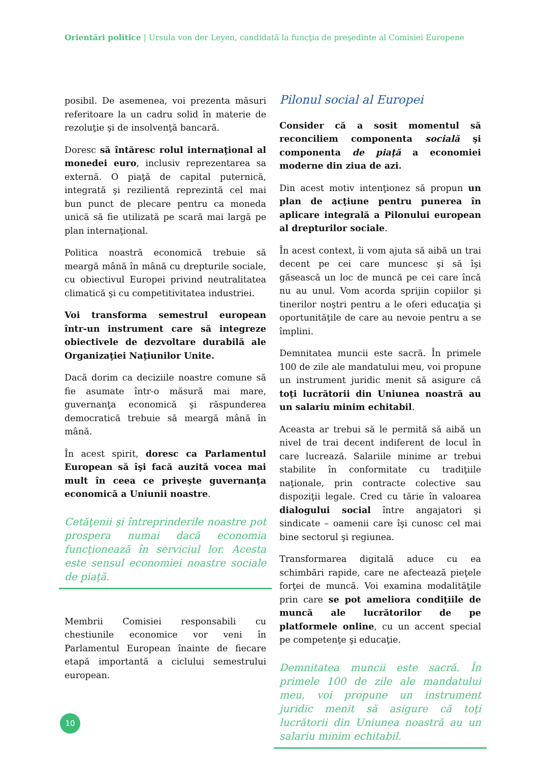Orientări politice | Ursula von der Leyen, candidată la funcţia de preşedinte al Comisiei Europene
posibil. De asemenea, voi prezenta măsuri referitoare la un cadru solid în materie de rezoluţie şi de insolvenţă bancară.
Doresc să întăresc rolul internaţional al monedei euro, inclusiv reprezentarea sa externă. O piaţă de capital puternică, integrată şi rezilientă reprezintă cel mai bun punct de plecare pentru ca moneda unică să fie utilizată pe scară mai largă pe plan internaţional.
Politica noastră economică trebuie să meargă mână în mână cu drepturile sociale, cu obiectivul Europei privind neutralitatea climatică şi cu competitivitatea industriei.
Voi transforma semestrul european într-un instrument care să integreze obiectivele de dezvoltare durabilă ale Organizaţiei Naţiunilor Unite.
Dacă dorim ca deciziile noastre comune să fie asumate într-o măsură mai mare, guvernanţa economică şi răspunderea democratică trebuie să meargă mână în mână.
În acest spirit, doresc ca Parlamentul European să îşi facă auzită vocea mai mult în ceea ce priveşte guvernanţa economică a Uniunii noastre.
Cetăţenii şi întreprinderile noastre pot prospera numai dacă economia funcţionează în serviciul lor. Acesta este sensul economiei noastre sociale de piaţă.
Membrii Comisiei responsabili cu chestiunile economice vor veni în Parlamentul European înainte de fiecare etapă importantă a ciclului semestrului european.
Pilonul social al Europei
Consider că a sosit momentul să reconciliem componenta socială şi componenta de piaţă a economiei moderne din ziua de azi.
Din acest motiv intenţionez să propun un plan de acţiune pentru punerea în aplicare integrală a Pilonului european al drepturilor sociale.
În acest context, îi vom ajuta să aibă un trai decent pe cei care muncesc şi să îşi găsească un loc de muncă pe cei care încă nu au unul. Vom acorda sprijin copiilor şi tinerilor noştri pentru a le oferi educaţia şi oportunităţile de care au nevoie pentru a se împlini.
Demnitatea muncii este sacră. În primele 100 de zile ale mandatului meu, voi propune un instrument juridic menit să asigure că toţi lucrătorii din Uniunea noastră au un salariu minim echitabil.
Aceasta ar trebui să le permită să aibă un nivel de trai decent indiferent de locul în care lucrează. Salariile minime ar trebui stabilite în conformitate cu tradiţiile naţionale, prin contracte colective sau dispoziţii legale. Cred cu tărie în valoarea dialogului social între angajatori şi sindicate – oamenii care îşi cunosc cel mai bine sectorul şi regiunea.
Transformarea digitală aduce cu ea schimbări rapide, care ne afectează pieţele forţei de muncă. Voi examina modalităţile prin care se pot ameliora condiţiile de muncă ale lucrătorilor de pe platformele online, cu un accent special pe competenţe şi educaţie.
Demnitatea muncii este sacră. În primele 100 de zile ale mandatului meu, voi propune un instrument juridic menit să asigure că toţi lucrătorii din Uniunea noastră au un salariu minim echitabil.
10